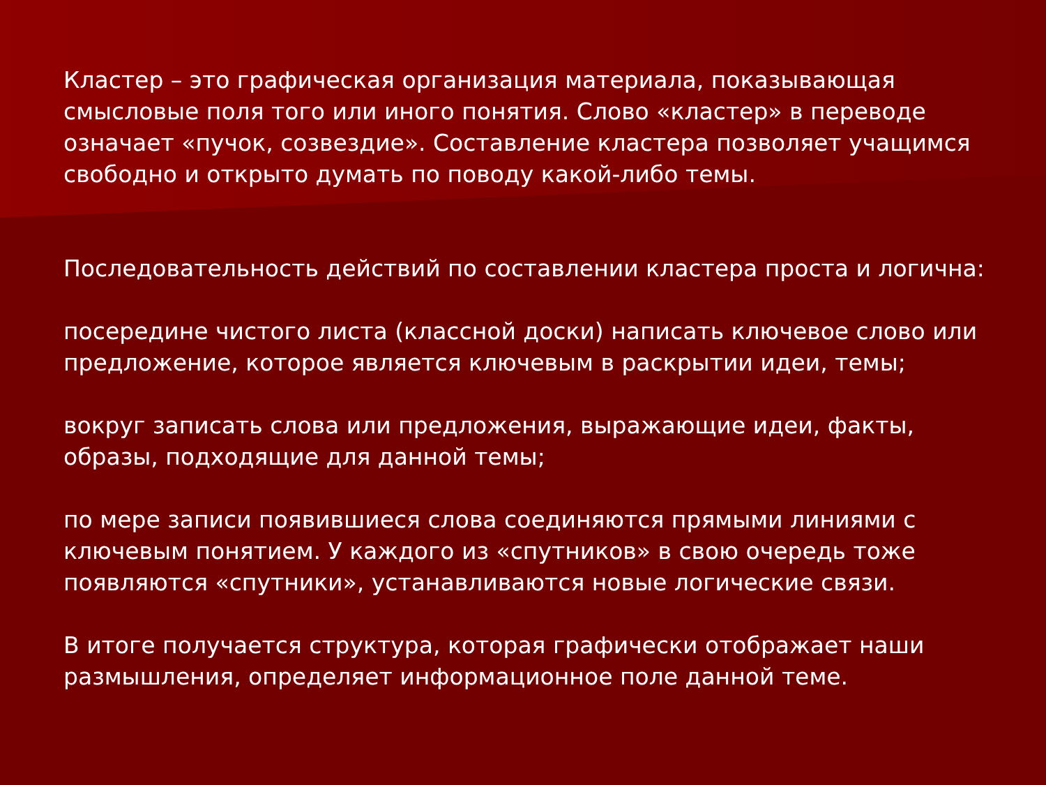Кластер – это графическая организация материала, показывающая смысловые поля того или иного понятия. Слово «кластер» в переводе означает «пучок, созвездие». Составление кластера позволяет учащимся свободно и открыто думать по поводу какой-либо темы.
Последовательность действий по составлении кластера проста и логична:
посередине чистого листа (классной доски) написать ключевое слово или предложение, которое является ключевым в раскрытии идеи, темы;
вокруг записать слова или предложения, выражающие идеи, факты, образы, подходящие для данной темы;
по мере записи появившиеся слова соединяются прямыми линиями с ключевым понятием. У каждого из «спутников» в свою очередь тоже появляются «спутники», устанавливаются новые логические связи.
В итоге получается структура, которая графически отображает наши размышления, определяет информационное поле данной теме.